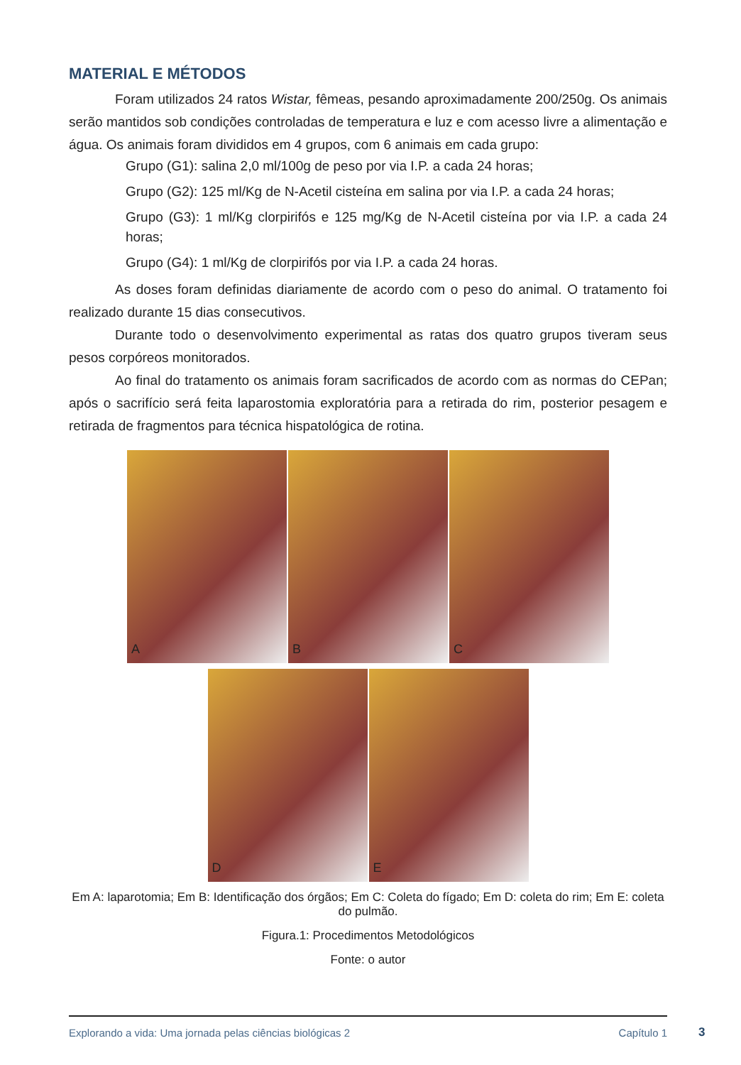MATERIAL E MÉTODOS
Foram utilizados 24 ratos Wistar, fêmeas, pesando aproximadamente 200/250g. Os animais serão mantidos sob condições controladas de temperatura e luz e com acesso livre a alimentação e água. Os animais foram divididos em 4 grupos, com 6 animais em cada grupo:
Grupo (G1): salina 2,0 ml/100g de peso por via I.P. a cada 24 horas;
Grupo (G2): 125 ml/Kg de N-Acetil cisteína em salina por via I.P. a cada 24 horas;
Grupo (G3): 1 ml/Kg clorpirifós e 125 mg/Kg de N-Acetil cisteína por via I.P. a cada 24 horas;
Grupo (G4): 1 ml/Kg de clorpirifós por via I.P. a cada 24 horas.
As doses foram definidas diariamente de acordo com o peso do animal. O tratamento foi realizado durante 15 dias consecutivos.
Durante todo o desenvolvimento experimental as ratas dos quatro grupos tiveram seus pesos corpóreos monitorados.
Ao final do tratamento os animais foram sacrificados de acordo com as normas do CEPan; após o sacrifício será feita laparostomia exploratória para a retirada do rim, posterior pesagem e retirada de fragmentos para técnica hispatológica de rotina.
A B C
D E
Em A: laparotomia; Em B: Identificação dos órgãos; Em C: Coleta do fígado; Em D: coleta do rim; Em E: coleta do pulmão.
Figura.1: Procedimentos Metodológicos
Fonte: o autor
Explorando a vida: Uma jornada pelas ciências biológicas 2 Capítulo 1
3